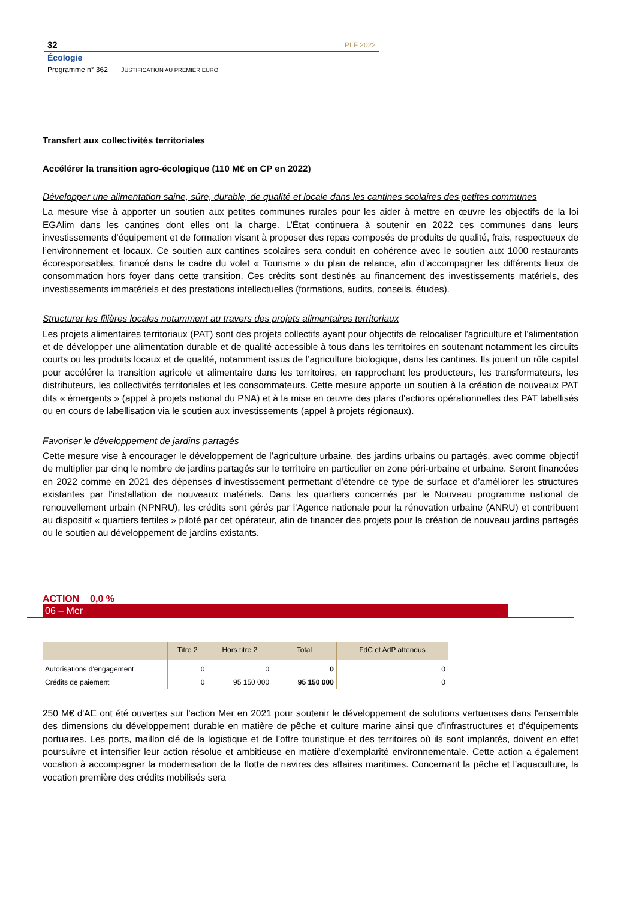| 32 | PLF 2022 |
| Écologie | |
| Programme n° 362 | J USTIFICATION AU PREMIER EURO |
Transfert aux collectivités territoriales
Accélérer la transition agro-écologique (110 M€ en CP en 2022)
Développer une alimentation saine, sûre, durable, de qualité et locale dans les cantines scolaires des petites communes
La mesure vise à apporter un soutien aux petites communes rurales pour les aider à mettre en œuvre les objectifs de la loi EGAlim dans les cantines dont elles ont la charge. L’État continuera à soutenir en 2022 ces communes dans leurs investissements d’équipement et de formation visant à proposer des repas composés de produits de qualité, frais, respectueux de l’environnement et locaux. Ce soutien aux cantines scolaires sera conduit en cohérence avec le soutien aux 1000 restaurants écoresponsables, financé dans le cadre du volet « Tourisme » du plan de relance, afin d’accompagner les différents lieux de consommation hors foyer dans cette transition. Ces crédits sont destinés au financement des investissements matériels, des investissements immatériels et des prestations intellectuelles (formations, audits, conseils, études).
Structurer les filières locales notamment au travers des projets alimentaires territoriaux
Les projets alimentaires territoriaux (PAT) sont des projets collectifs ayant pour objectifs de relocaliser l'agriculture et l'alimentation et de développer une alimentation durable et de qualité accessible à tous dans les territoires en soutenant notamment les circuits courts ou les produits locaux et de qualité, notamment issus de l’agriculture biologique, dans les cantines. Ils jouent un rôle capital pour accélérer la transition agricole et alimentaire dans les territoires, en rapprochant les producteurs, les transformateurs, les distributeurs, les collectivités territoriales et les consommateurs. Cette mesure apporte un soutien à la création de nouveaux PAT dits « émergents » (appel à projets national du PNA) et à la mise en œuvre des plans d'actions opérationnelles des PAT labellisés ou en cours de labellisation via le soutien aux investissements (appel à projets régionaux).
Favoriser le développement de jardins partagés
Cette mesure vise à encourager le développement de l’agriculture urbaine, des jardins urbains ou partagés, avec comme objectif de multiplier par cinq le nombre de jardins partagés sur le territoire en particulier en zone péri-urbaine et urbaine. Seront financées en 2022 comme en 2021 des dépenses d’investissement permettant d’étendre ce type de surface et d’améliorer les structures existantes par l’installation de nouveaux matériels. Dans les quartiers concernés par le Nouveau programme national de renouvellement urbain (NPNRU), les crédits sont gérés par l’Agence nationale pour la rénovation urbaine (ANRU) et contribuent au dispositif « quartiers fertiles » piloté par cet opérateur, afin de financer des projets pour la création de nouveau jardins partagés ou le soutien au développement de jardins existants.
ACTION 0,0 %
06 – Mer
| | Titre 2 | Hors titre 2 | Total | FdC et AdP attendus |
| --- | --- | --- | --- | --- |
| Autorisations d'engagement | 0 | 0 | 0 | 0 |
| Crédits de paiement | 0 | 95 150 000 | 95 150 000 | 0 |
250 M€ d'AE ont été ouvertes sur l'action Mer en 2021 pour soutenir le développement de solutions vertueuses dans l'ensemble des dimensions du développement durable en matière de pêche et culture marine ainsi que d’infrastructures et d’équipements portuaires. Les ports, maillon clé de la logistique et de l’offre touristique et des territoires où ils sont implantés, doivent en effet poursuivre et intensifier leur action résolue et ambitieuse en matière d’exemplarité environnementale. Cette action a également vocation à accompagner la modernisation de la flotte de navires des affaires maritimes. Concernant la pêche et l’aquaculture, la vocation première des crédits mobilisés sera